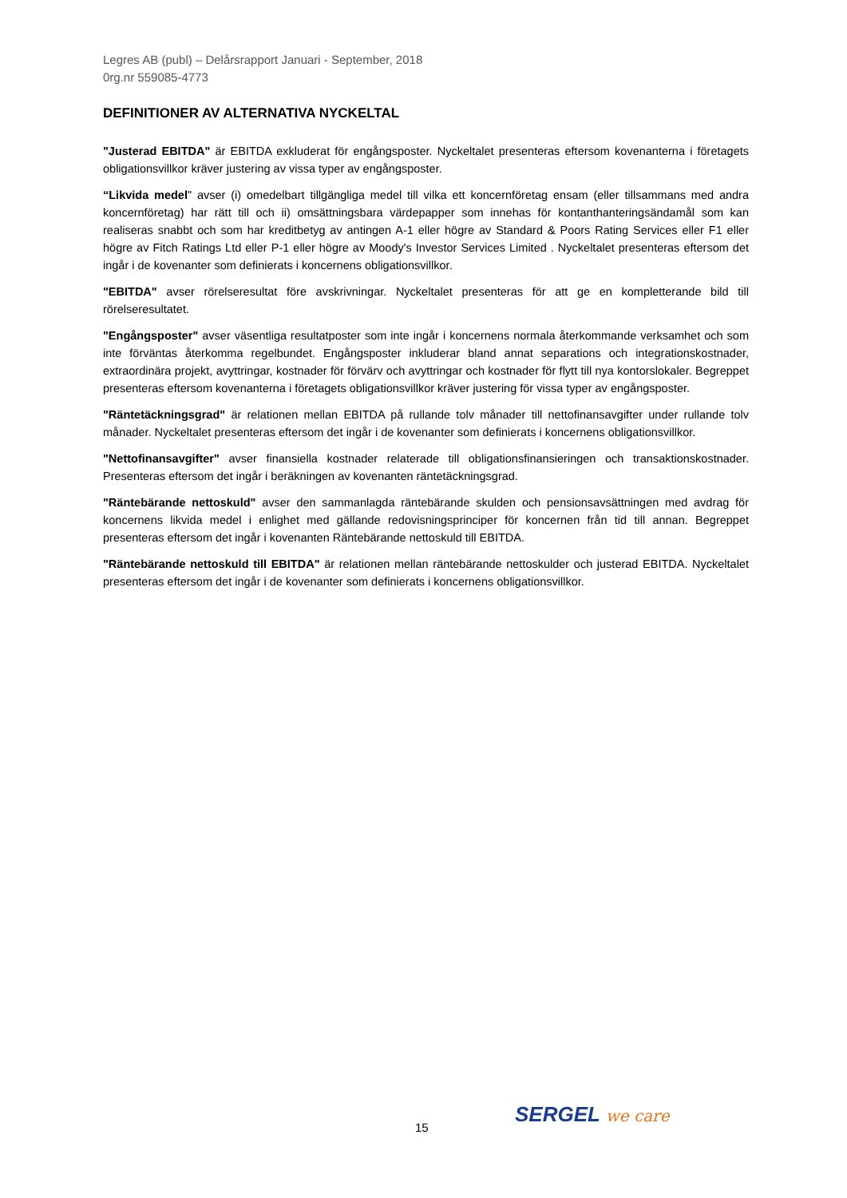Legres AB (publ) – Delårsrapport Januari - September, 2018
0rg.nr 559085-4773
DEFINITIONER AV ALTERNATIVA NYCKELTAL
"Justerad EBITDA" är EBITDA exkluderat för engångsposter. Nyckeltalet presenteras eftersom kovenanterna i företagets obligationsvillkor kräver justering av vissa typer av engångsposter.
“Likvida medel" avser (i) omedelbart tillgängliga medel till vilka ett koncernföretag ensam (eller tillsammans med andra koncernföretag) har rätt till och ii) omsättningsbara värdepapper som innehas för kontanthanteringsändamål som kan realiseras snabbt och som har kreditbetyg av antingen A-1 eller högre av Standard & Poors Rating Services eller F1 eller högre av Fitch Ratings Ltd eller P-1 eller högre av Moody's Investor Services Limited . Nyckeltalet presenteras eftersom det ingår i de kovenanter som definierats i koncernens obligationsvillkor.
"EBITDA" avser rörelseresultat före avskrivningar. Nyckeltalet presenteras för att ge en kompletterande bild till rörelseresultatet.
"Engångsposter" avser väsentliga resultatposter som inte ingår i koncernens normala återkommande verksamhet och som inte förväntas återkomma regelbundet. Engångsposter inkluderar bland annat separations och integrationskostnader, extraordinära projekt, avyttringar, kostnader för förvärv och avyttringar och kostnader för flytt till nya kontorslokaler. Begreppet presenteras eftersom kovenanterna i företagets obligationsvillkor kräver justering för vissa typer av engångsposter.
"Räntetäckningsgrad" är relationen mellan EBITDA på rullande tolv månader till nettofinansavgifter under rullande tolv månader. Nyckeltalet presenteras eftersom det ingår i de kovenanter som definierats i koncernens obligationsvillkor.
"Nettofinansavgifter" avser finansiella kostnader relaterade till obligationsfinansieringen och transaktionskostnader. Presenteras eftersom det ingår i beräkningen av kovenanten räntetäckningsgrad.
"Räntebärande nettoskuld" avser den sammanlagda räntebärande skulden och pensionsavsättningen med avdrag för koncernens likvida medel i enlighet med gällande redovisningsprinciper för koncernen från tid till annan. Begreppet presenteras eftersom det ingår i kovenanten Räntebärande nettoskuld till EBITDA.
"Räntebärande nettoskuld till EBITDA" är relationen mellan räntebärande nettoskulder och justerad EBITDA. Nyckeltalet presenteras eftersom det ingår i de kovenanter som definierats i koncernens obligationsvillkor.
15
SERGEL we care